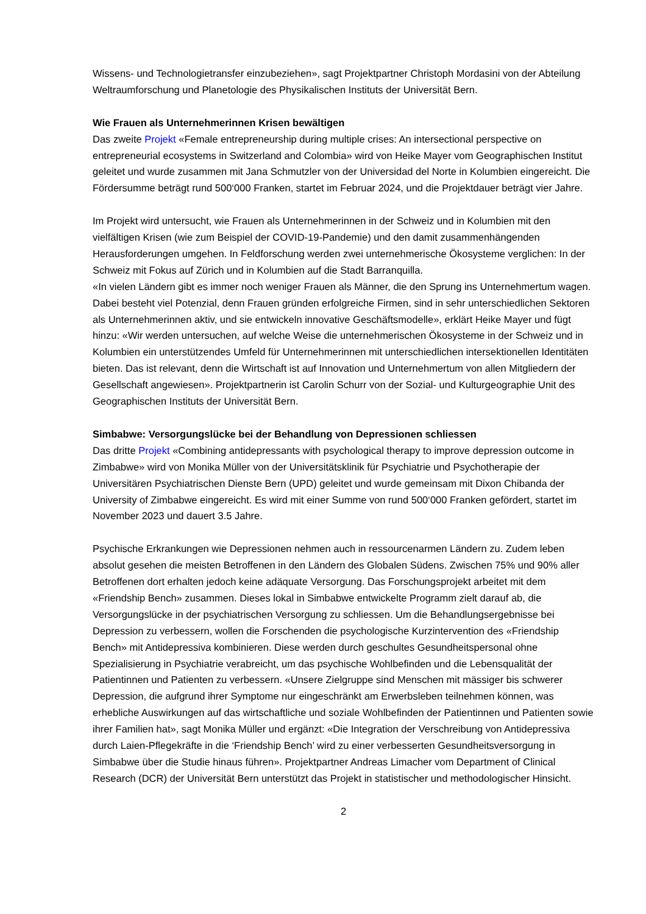Wissens- und Technologietransfer einzubeziehen», sagt Projektpartner Christoph Mordasini von der Abteilung Weltraumforschung und Planetologie des Physikalischen Instituts der Universität Bern.
Wie Frauen als Unternehmerinnen Krisen bewältigen
Das zweite Projekt «Female entrepreneurship during multiple crises: An intersectional perspective on entrepreneurial ecosystems in Switzerland and Colombia» wird von Heike Mayer vom Geographischen Institut geleitet und wurde zusammen mit Jana Schmutzler von der Universidad del Norte in Kolumbien eingereicht. Die Fördersumme beträgt rund 500‘000 Franken, startet im Februar 2024, und die Projektdauer beträgt vier Jahre.
Im Projekt wird untersucht, wie Frauen als Unternehmerinnen in der Schweiz und in Kolumbien mit den vielfältigen Krisen (wie zum Beispiel der COVID-19-Pandemie) und den damit zusammenhängenden Herausforderungen umgehen. In Feldforschung werden zwei unternehmerische Ökosysteme verglichen: In der Schweiz mit Fokus auf Zürich und in Kolumbien auf die Stadt Barranquilla.
«In vielen Ländern gibt es immer noch weniger Frauen als Männer, die den Sprung ins Unternehmertum wagen. Dabei besteht viel Potenzial, denn Frauen gründen erfolgreiche Firmen, sind in sehr unterschiedlichen Sektoren als Unternehmerinnen aktiv, und sie entwickeln innovative Geschäftsmodelle», erklärt Heike Mayer und fügt hinzu: «Wir werden untersuchen, auf welche Weise die unternehmerischen Ökosysteme in der Schweiz und in Kolumbien ein unterstützendes Umfeld für Unternehmerinnen mit unterschiedlichen intersektionellen Identitäten bieten. Das ist relevant, denn die Wirtschaft ist auf Innovation und Unternehmertum von allen Mitgliedern der Gesellschaft angewiesen». Projektpartnerin ist Carolin Schurr von der Sozial- und Kulturgeographie Unit des Geographischen Instituts der Universität Bern.
Simbabwe: Versorgungslücke bei der Behandlung von Depressionen schliessen
Das dritte Projekt «Combining antidepressants with psychological therapy to improve depression outcome in Zimbabwe» wird von Monika Müller von der Universitätsklinik für Psychiatrie und Psychotherapie der Universitären Psychiatrischen Dienste Bern (UPD) geleitet und wurde gemeinsam mit Dixon Chibanda der University of Zimbabwe eingereicht. Es wird mit einer Summe von rund 500‘000 Franken gefördert, startet im November 2023 und dauert 3.5 Jahre.
Psychische Erkrankungen wie Depressionen nehmen auch in ressourcenarmen Ländern zu. Zudem leben absolut gesehen die meisten Betroffenen in den Ländern des Globalen Südens. Zwischen 75% und 90% aller Betroffenen dort erhalten jedoch keine adäquate Versorgung. Das Forschungsprojekt arbeitet mit dem «Friendship Bench» zusammen. Dieses lokal in Simbabwe entwickelte Programm zielt darauf ab, die Versorgungslücke in der psychiatrischen Versorgung zu schliessen. Um die Behandlungsergebnisse bei Depression zu verbessern, wollen die Forschenden die psychologische Kurzintervention des «Friendship Bench» mit Antidepressiva kombinieren. Diese werden durch geschultes Gesundheitspersonal ohne Spezialisierung in Psychiatrie verabreicht, um das psychische Wohlbefinden und die Lebensqualität der Patientinnen und Patienten zu verbessern. «Unsere Zielgruppe sind Menschen mit mässiger bis schwerer Depression, die aufgrund ihrer Symptome nur eingeschränkt am Erwerbsleben teilnehmen können, was erhebliche Auswirkungen auf das wirtschaftliche und soziale Wohlbefinden der Patientinnen und Patienten sowie ihrer Familien hat», sagt Monika Müller und ergänzt: «Die Integration der Verschreibung von Antidepressiva durch Laien-Pflegekräfte in die ‘Friendship Bench’ wird zu einer verbesserten Gesundheitsversorgung in Simbabwe über die Studie hinaus führen». Projektpartner Andreas Limacher vom Department of Clinical Research (DCR) der Universität Bern unterstützt das Projekt in statistischer und methodologischer Hinsicht.
2